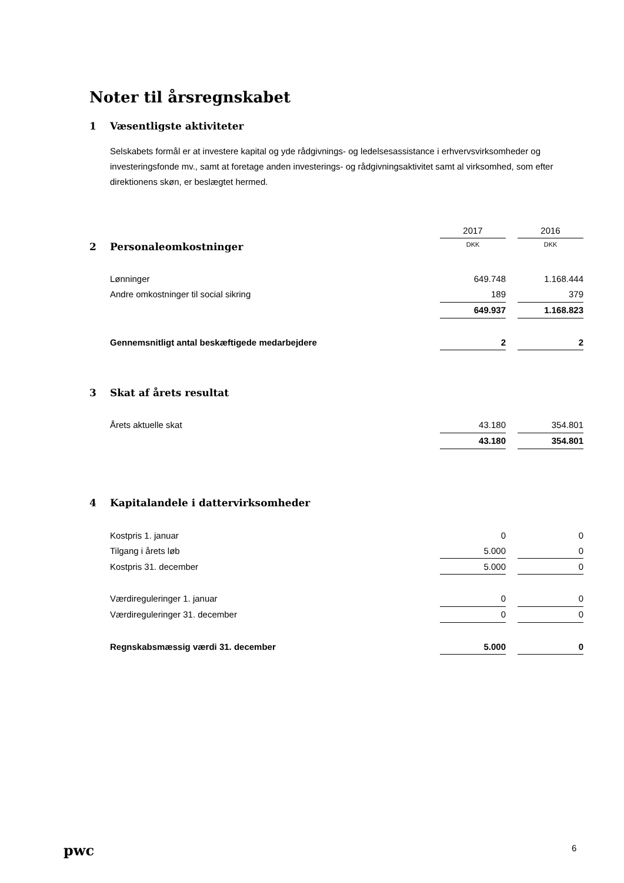Noter til årsregnskabet
1 Væsentligste aktiviteter
Selskabets formål er at investere kapital og yde rådgivnings- og ledelsesassistance i erhvervsvirksomheder og investeringsfonde mv., samt at foretage anden investerings- og rådgivningsaktivitet samt al virksomhed, som efter direktionens skøn, er beslægtet hermed.
| | 2017 | | 2016 |
| 2 Personaleomkostninger | DKK | | DKK |
| Lønninger | 649.748 | | 1.168.444 |
| Andre omkostninger til social sikring | 189 | | 379 |
| | 649.937 | | 1.168.823 |
| Gennemsnitligt antal beskæftigede medarbejdere | 2 | | 2 |
| 3 Skat af årets resultat | | | |
| Årets aktuelle skat | 43.180 | | 354.801 |
| | 43.180 | | 354.801 |
| 4 Kapitalandele i dattervirksomheder | | | |
| Kostpris 1. januar | 0 | | 0 |
| Tilgang i årets løb | 5.000 | | 0 |
| Kostpris 31. december | 5.000 | | 0 |
| Værdireguleringer 1. januar | 0 | | 0 |
| Værdireguleringer 31. december | 0 | | 0 |
| Regnskabsmæssig værdi 31. december | 5.000 | | 0 |
pwc 6